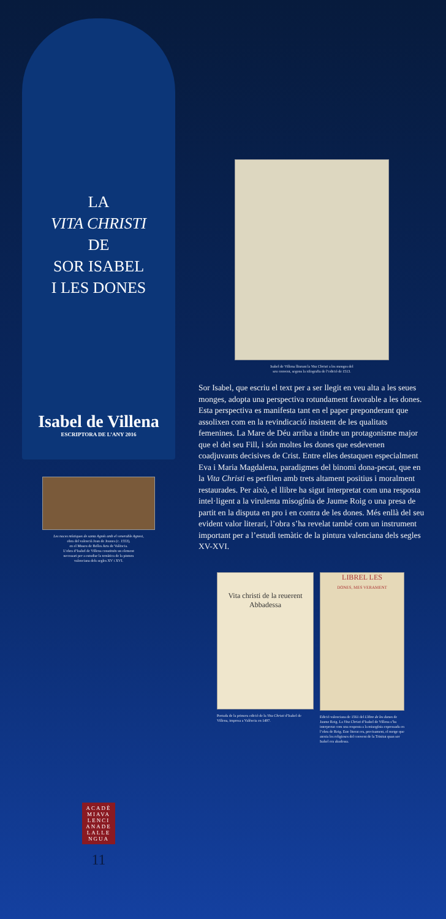LA
VITA CHRISTI
DE
SOR ISABEL
I LES DONES
Isabel de Villena
ESCRIPTORA DE L’ANY 2016
Les noces místiques de santa Agnés amb el venerable Agnesi,
obra del valencià Joan de Joanes (c. 1553),
en el Museu de Belles Arts de València.
L’obra d’Isabel de Villena constituïx un element
necessari per a estudiar la temàtica de la pintura
valenciana dels segles XV i XVI.
Isabel de Villena lliurant la Vita Christi a les monges del
seu convent, segons la xilografia de l’edició de 1513.
Sor Isabel, que escriu el text per a ser llegit en veu alta a les seues monges, adopta una perspectiva rotundament favorable a les dones. Esta perspectiva es manifesta tant en el paper preponderant que assolixen com en la revindicació insistent de les qualitats femenines. La Mare de Déu arriba a tindre un protagonisme major que el del seu Fill, i són moltes les dones que esdevenen coadjuvants decisives de Crist. Entre elles destaquen especialment Eva i Maria Magdalena, paradigmes del binomi dona-pecat, que en la Vita Christi es perfilen amb trets altament positius i moralment restaurades. Per això, el llibre ha sigut interpretat com una resposta intel·ligent a la virulenta misogínia de Jaume Roig o una presa de partit en la disputa en pro i en contra de les dones. Més enllà del seu evident valor literari, l’obra s’ha revelat també com un instrument important per a l’estudi temàtic de la pintura valenciana dels segles XV-XVI.
Vita christi de la reuerent Abbadessa
Portada de la primera edició de la Vita Christi d’Isabel de Villena, impresa a València en 1497.
LIBREL LES
DONES, MES VERAMENT
Edició valenciana de 1561 del Llibre de les dones de Jaume Roig. La Vita Christi d’Isabel de Villena s’ha interpretat com una resposta a la misogínia expressada en l’obra de Roig. Este literat era, precisament, el metge que atenia les religioses del convent de la Trinitat quan sor Isabel era abadessa.
ACADÈ
MIAVA
LENCI
ANADE
LALLE
NGUA
11